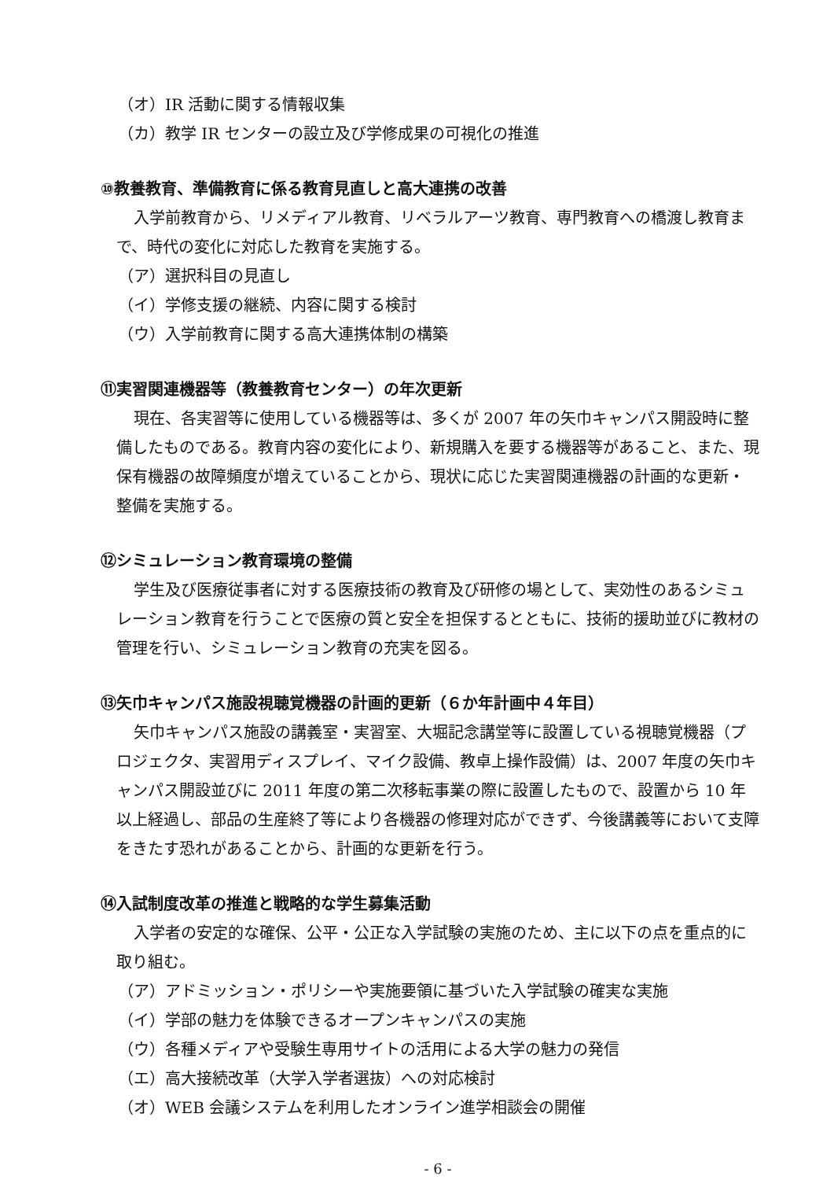（オ）IR 活動に関する情報収集
（カ）教学 IR センターの設立及び学修成果の可視化の推進
⑩教養教育、準備教育に係る教育見直しと高大連携の改善
入学前教育から、リメディアル教育、リベラルアーツ教育、専門教育への橋渡し教育まで、時代の変化に対応した教育を実施する。
（ア）選択科目の見直し
（イ）学修支援の継続、内容に関する検討
（ウ）入学前教育に関する高大連携体制の構築
⑪実習関連機器等（教養教育センター）の年次更新
現在、各実習等に使用している機器等は、多くが 2007 年の矢巾キャンパス開設時に整備したものである。教育内容の変化により、新規購入を要する機器等があること、また、現保有機器の故障頻度が増えていることから、現状に応じた実習関連機器の計画的な更新・整備を実施する。
⑫シミュレーション教育環境の整備
学生及び医療従事者に対する医療技術の教育及び研修の場として、実効性のあるシミュレーション教育を行うことで医療の質と安全を担保するとともに、技術的援助並びに教材の管理を行い、シミュレーション教育の充実を図る。
⑬矢巾キャンパス施設視聴覚機器の計画的更新（６か年計画中４年目）
矢巾キャンパス施設の講義室・実習室、大堀記念講堂等に設置している視聴覚機器（プロジェクタ、実習用ディスプレイ、マイク設備、教卓上操作設備）は、2007 年度の矢巾キャンパス開設並びに 2011 年度の第二次移転事業の際に設置したもので、設置から 10 年以上経過し、部品の生産終了等により各機器の修理対応ができず、今後講義等において支障をきたす恐れがあることから、計画的な更新を行う。
⑭入試制度改革の推進と戦略的な学生募集活動
入学者の安定的な確保、公平・公正な入学試験の実施のため、主に以下の点を重点的に取り組む。
（ア）アドミッション・ポリシーや実施要領に基づいた入学試験の確実な実施
（イ）学部の魅力を体験できるオープンキャンパスの実施
（ウ）各種メディアや受験生専用サイトの活用による大学の魅力の発信
（エ）高大接続改革（大学入学者選抜）への対応検討
（オ）WEB 会議システムを利用したオンライン進学相談会の開催
- 6 -